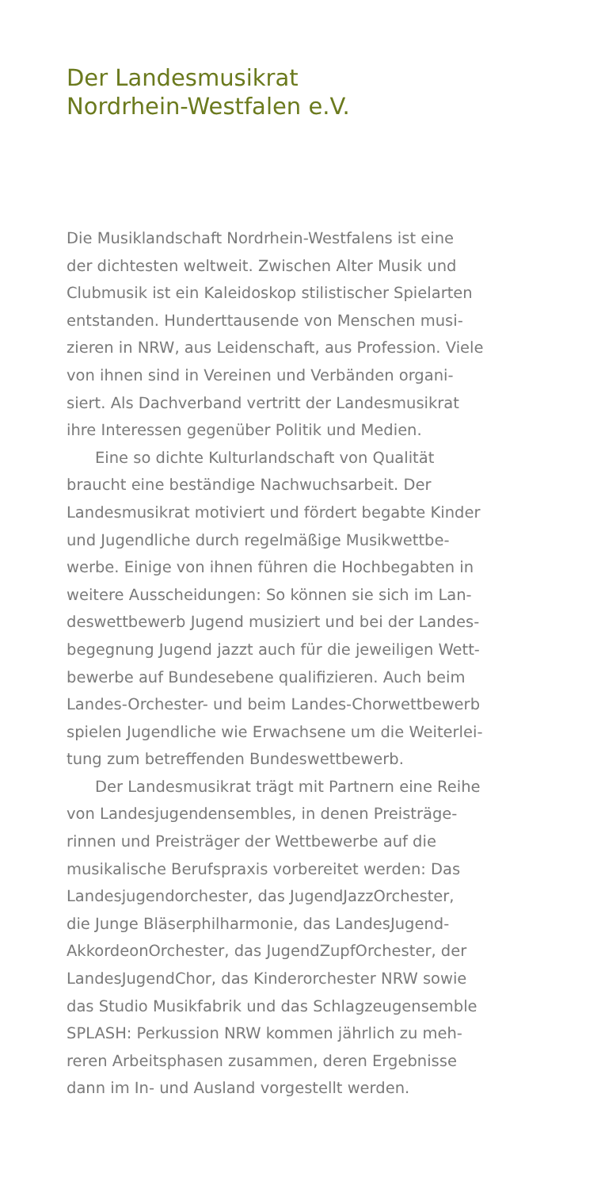Der Landesmusikrat
Nordrhein-Westfalen e.V.
Die Musiklandschaft Nordrhein-Westfalens ist eine
der dichtesten weltweit. Zwischen Alter Musik und
Clubmusik ist ein Kaleidoskop stilistischer Spielarten
entstanden. Hunderttausende von Menschen musi-
zieren in NRW, aus Leidenschaft, aus Profession. Viele
von ihnen sind in Vereinen und Verbänden organi-
siert. Als Dachverband vertritt der Landesmusikrat
ihre Interessen gegenüber Politik und Medien.
Eine so dichte Kulturlandschaft von Qualität
braucht eine beständige Nachwuchsarbeit. Der
Landesmusikrat motiviert und fördert begabte Kinder
und Jugendliche durch regelmäßige Musikwettbe-
werbe. Einige von ihnen führen die Hochbegabten in
weitere Ausscheidungen: So können sie sich im Lan-
deswettbewerb Jugend musiziert und bei der Landes-
begegnung Jugend jazzt auch für die jeweiligen Wett-
bewerbe auf Bundesebene qualifizieren. Auch beim
Landes-Orchester- und beim Landes-Chorwettbewerb
spielen Jugendliche wie Erwachsene um die Weiterlei-
tung zum betreffenden Bundeswettbewerb.
Der Landesmusikrat trägt mit Partnern eine Reihe
von Landesjugendensembles, in denen Preisträge-
rinnen und Preisträger der Wettbewerbe auf die
musikalische Berufspraxis vorbereitet werden: Das
Landesjugendorchester, das JugendJazzOrchester,
die Junge Bläserphilharmonie, das LandesJugend-
AkkordeonOrchester, das JugendZupfOrchester, der
LandesJugendChor, das Kinderorchester NRW sowie
das Studio Musikfabrik und das Schlagzeugensemble
SPLASH: Perkussion NRW kommen jährlich zu meh-
reren Arbeitsphasen zusammen, deren Ergebnisse
dann im In- und Ausland vorgestellt werden.